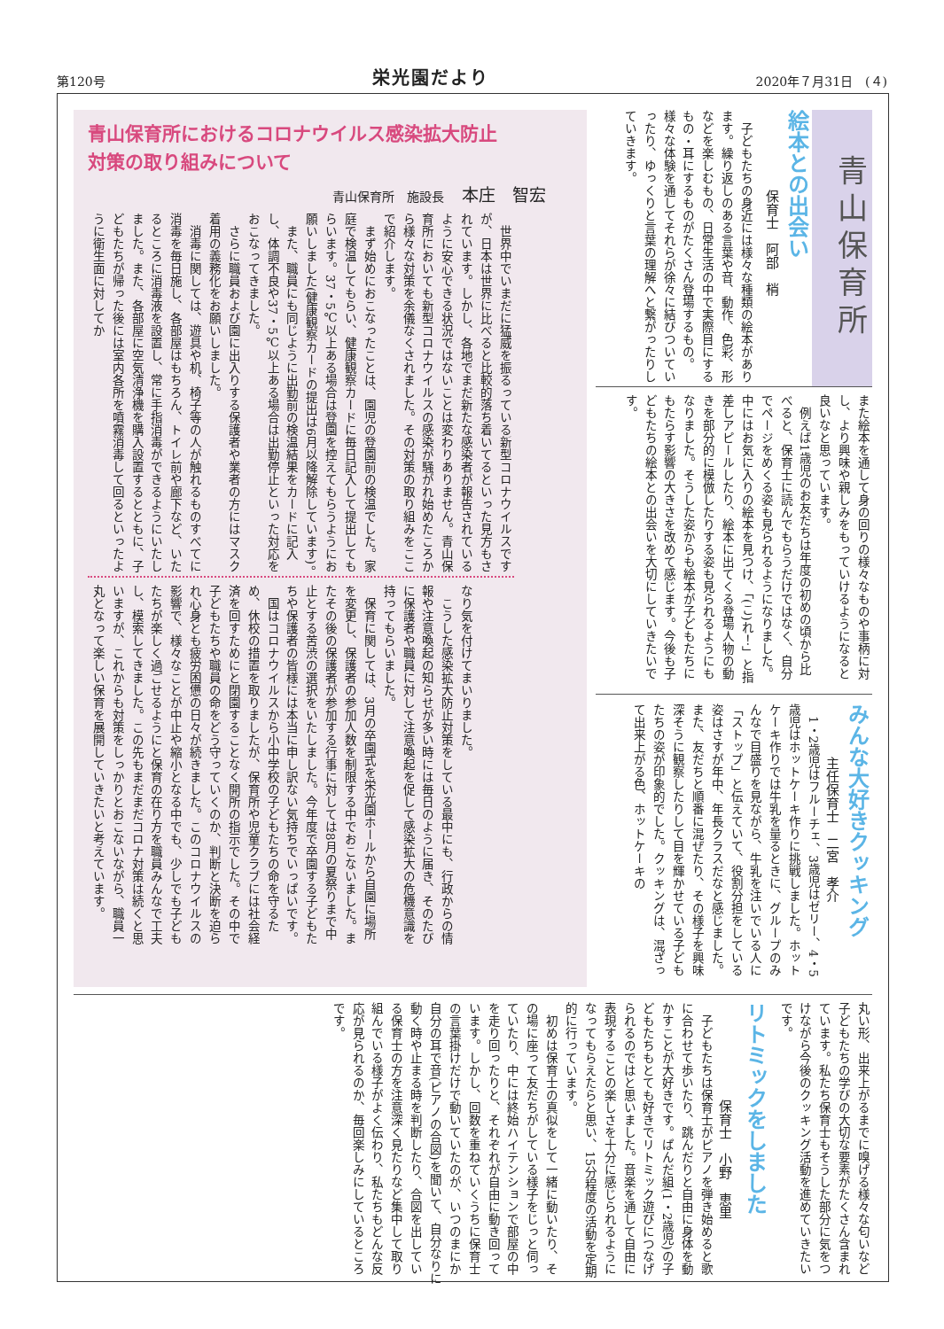第120号 栄光園だより 2020年７月31日　(４)
青山保育所
絵本との出会い
保育士　阿部　梢
　子どもたちの身近には様々な種類の絵本があります。繰り返しのある言葉や音、動作、色彩、形などを楽しむもの、日常生活の中で実際目にするもの・耳にするものがたくさん登場するもの。様々な体験を通してそれらが徐々に結びついていったり、ゆっくりと言葉の理解へと繋がったりしていきます。
また絵本を通して身の回りの様々なものや事柄に対し、より興味や親しみをもっていけるようになると良いなと思っています。
　例えば1歳児のお友だちは年度の初めの頃から比べると、保育士に読んでもらうだけではなく、自分でページをめくる姿も見られるようになりました。中にはお気に入りの絵本を見つけ、「(こ)れ！」と指差しアピールしたり、絵本に出てくる登場人物の動きを部分的に模倣したりする姿も見られるようにもなりました。そうした姿からも絵本が子どもたちにもたらす影響の大きさを改めて感じます。今後も子どもたちの絵本との出会いを大切にしていきたいです。
みんな大好きクッキング
主任保育士　二宮　孝介
　1・2歳児はフルーチェ、3歳児はゼリー、4・5歳児はホットケーキ作りに挑戦しました。ホットケーキ作りでは牛乳を量るときに、グループのみんなで目盛りを見ながら、牛乳を注いでいる人に「ストップ」と伝えていて、役割分担をしている姿はさすが年中、年長クラスだなと感じました。また、友だちと順番に混ぜたり、その様子を興味深そうに観察したりして目を輝かせている子どもたちの姿が印象的でした。クッキングは、混ざって出来上がる色、ホットケーキの
青山保育所におけるコロナウイルス感染拡大防止
対策の取り組みについて
青山保育所　施設長 本庄　智宏
　世界中でいまだに猛威を振るっている新型コロナウイルスですが、日本は世界に比べると比較的落ち着いてるといった見方もされています。しかし、各地でまだ新たな感染者が報告されているように安心できる状況ではないことは変わりありません。青山保育所においても新型コロナウイルスの感染が騒がれ始めたころから様々な対策を余儀なくされました。その対策の取り組みをここで紹介します。
　まず始めにおこなったことは、園児の登園前の検温でした。家庭で検温してもらい、健康観察カードに毎日記入して提出してもらいます。37・5℃以上ある場合は登園を控えてもらうようにお願いしました(健康観察カードの提出は6月以降解除しています)。
　また、職員にも同じように出勤前の検温結果をカードに記入し、体調不良や37・5℃以上ある場合は出勤停止といった対応をおこなってきました。
　さらに職員および園に出入りする保護者や業者の方にはマスク着用の義務化をお願いしました。
　消毒に関しては、遊具や机、椅子等の人が触れるものすべてに消毒を毎日施し、各部屋はもちろん、トイレ前や廊下など、いたるところに消毒液を設置し、常に手指消毒ができるようにいたしました。また、各部屋に空気清浄機を購入設置するとともに、子どもたちが帰った後には室内各所を噴霧消毒して回るといったように衛生面に対してか
なり気を付けてまいりました。
　こうした感染拡大防止対策をしている最中にも、行政からの情報や注意喚起の知らせが多い時には毎日のように届き、そのたびに保護者や職員に対して注意喚起を促して感染拡大の危機意識を持ってもらいました。
　保育に関しては、3月の卒園式を栄光園ホールから自園に場所を変更し、保護者の参加人数を制限する中でおこないました。またその後の保護者が参加する行事に対しては8月の夏祭りまで中止とする苦渋の選択をいたしました。今年度で卒園する子どもたちや保護者の皆様には本当に申し訳ない気持ちでいっぱいです。
　国はコロナウイルスから小中学校の子どもたちの命を守るため、休校の措置を取りましたが、保育所や児童クラブには社会経済を回すためにと閉園することなく開所の指示でした。その中で子どもたちや職員の命をどう守っていくのか、判断と決断を迫られ心身とも疲労困憊の日々が続きました。このコロナウイルスの影響で、様々なことが中止や縮小となる中でも、少しでも子どもたちが楽しく過ごせるようにと保育の在り方を職員みんなで工夫し、模索してきました。この先もまだまだコロナ対策は続くと思いますが、これからも対策をしっかりとおこないながら、職員一丸となって楽しい保育を展開していきたいと考えています。
丸い形、出来上がるまでに嗅げる様々な匂いなど子どもたちの学びの大切な要素がたくさん含まれています。私たち保育士もそうした部分に気をつけながら今後のクッキング活動を進めていきたいです。
リトミックをしました
保育士　小野　恵里
　子どもたちは保育士がピアノを弾き始めると歌に合わせて歩いたり、跳んだりと自由に身体を動かすことが大好きです。ぱんだ組(1・2歳児)の子どもたちもとても好きでリトミック遊びにつなげられるのではと思いました。音楽を通して自由に表現することの楽しさを十分に感じられるようになってもらえたらと思い、15分程度の活動を定期的に行っています。
　初めは保育士の真似をして一緒に動いたり、その場に座って友だちがしている様子をじっと伺っていたり、中には終始ハイテンションで部屋の中を走り回ったりと、それぞれが自由に動き回っています。しかし、回数を重ねていくうちに保育士の言葉掛けだけで動いていたのが、いつのまにか自分の耳で音(ピアノの合図)を聞いて、自分なりに動く時や止まる時を判断したり、合図を出している保育士の方を注意深く見たりなど集中して取り組んでいる様子がよく伝わり、私たちもどんな反応が見られるのか、毎回楽しみにしているところです。